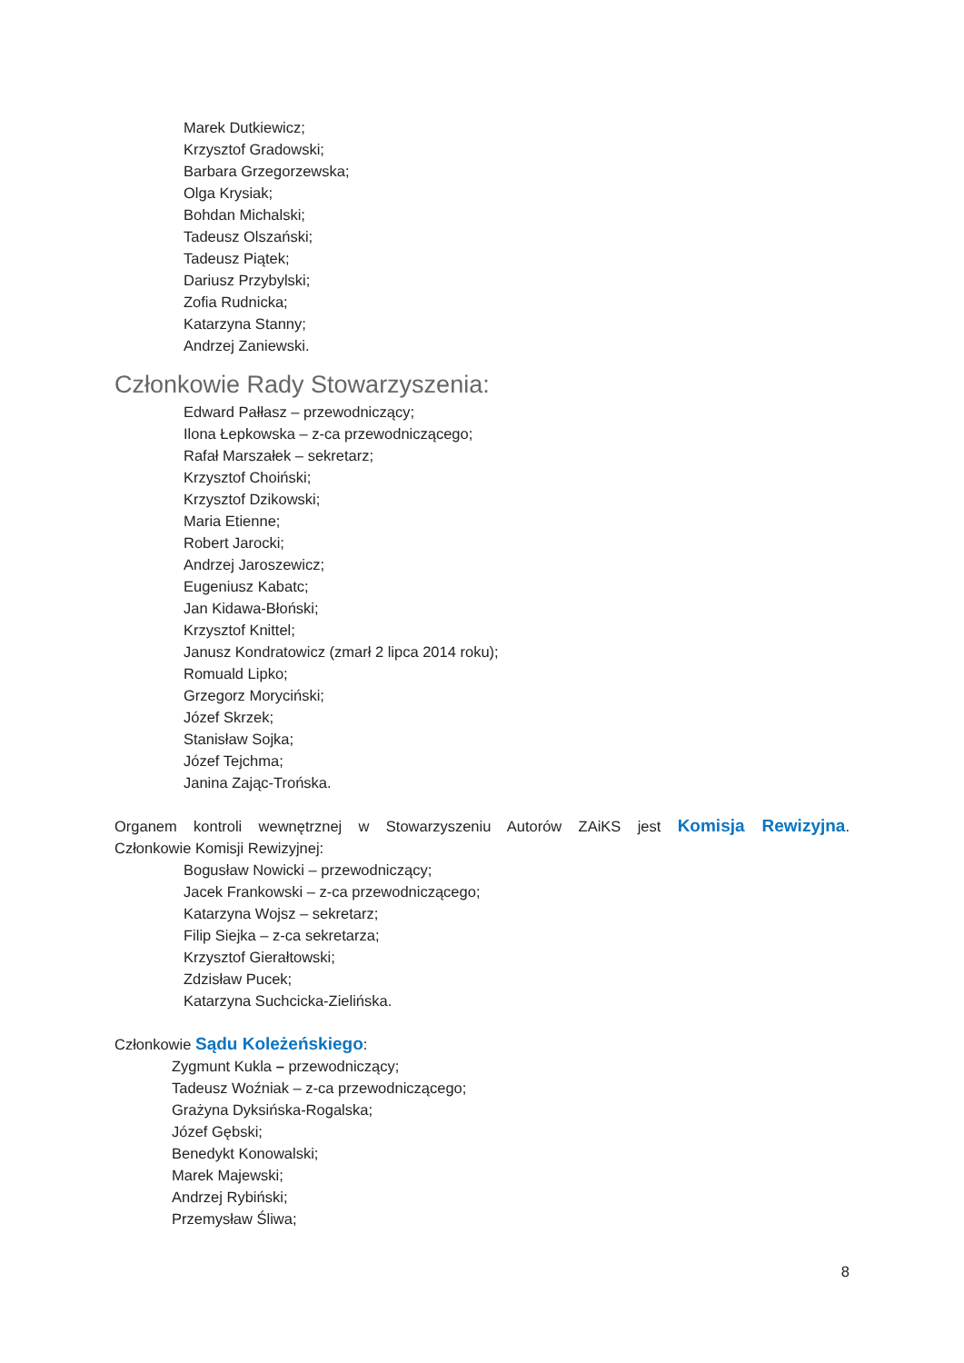Marek Dutkiewicz;
Krzysztof Gradowski;
Barbara Grzegorzewska;
Olga Krysiak;
Bohdan Michalski;
Tadeusz Olszański;
Tadeusz Piątek;
Dariusz Przybylski;
Zofia Rudnicka;
Katarzyna Stanny;
Andrzej Zaniewski.
Członkowie Rady Stowarzyszenia:
Edward Pałłasz – przewodniczący;
Ilona Łepkowska – z-ca przewodniczącego;
Rafał Marszałek – sekretarz;
Krzysztof Choiński;
Krzysztof Dzikowski;
Maria Etienne;
Robert Jarocki;
Andrzej Jaroszewicz;
Eugeniusz Kabatc;
Jan Kidawa-Błoński;
Krzysztof Knittel;
Janusz Kondratowicz (zmarł 2 lipca 2014 roku);
Romuald Lipko;
Grzegorz Moryciński;
Józef Skrzek;
Stanisław Sojka;
Józef Tejchma;
Janina Zając-Trońska.
Organem kontroli wewnętrznej w Stowarzyszeniu Autorów ZAiKS jest Komisja Rewizyjna.
Członkowie Komisji Rewizyjnej:
Bogusław Nowicki – przewodniczący;
Jacek Frankowski – z-ca przewodniczącego;
Katarzyna Wojsz – sekretarz;
Filip Siejka – z-ca sekretarza;
Krzysztof Gierałtowski;
Zdzisław Pucek;
Katarzyna Suchcicka-Zielińska.
Członkowie Sądu Koleżeńskiego:
Zygmunt Kukla – przewodniczący;
Tadeusz Woźniak – z-ca przewodniczącego;
Grażyna Dyksińska-Rogalska;
Józef Gębski;
Benedykt Konowalski;
Marek Majewski;
Andrzej Rybiński;
Przemysław Śliwa;
8